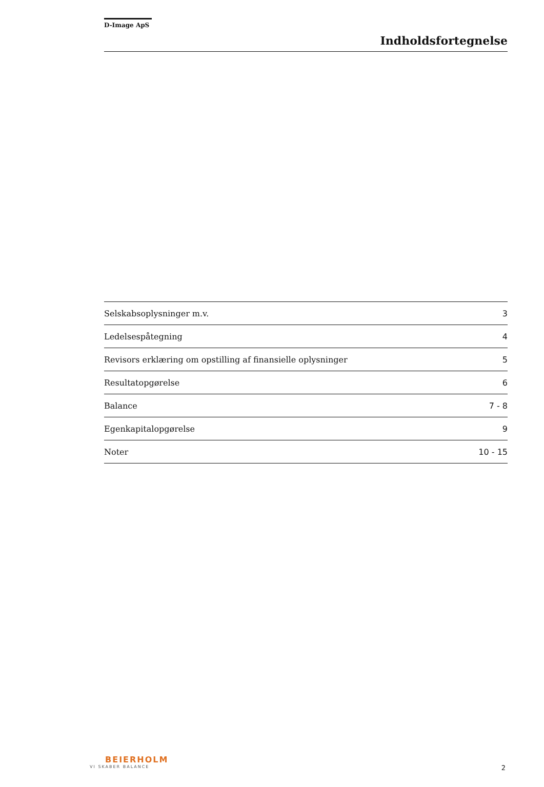D-Image ApS
Indholdsfortegnelse
| Selskabsoplysninger m.v. | 3 |
| Ledelsespåtegning | 4 |
| Revisors erklæring om opstilling af finansielle oplysninger | 5 |
| Resultatopgørelse | 6 |
| Balance | 7 - 8 |
| Egenkapitalopgørelse | 9 |
| Noter | 10 - 15 |
BEIERHOLM
VI SKABER BALANCE
2